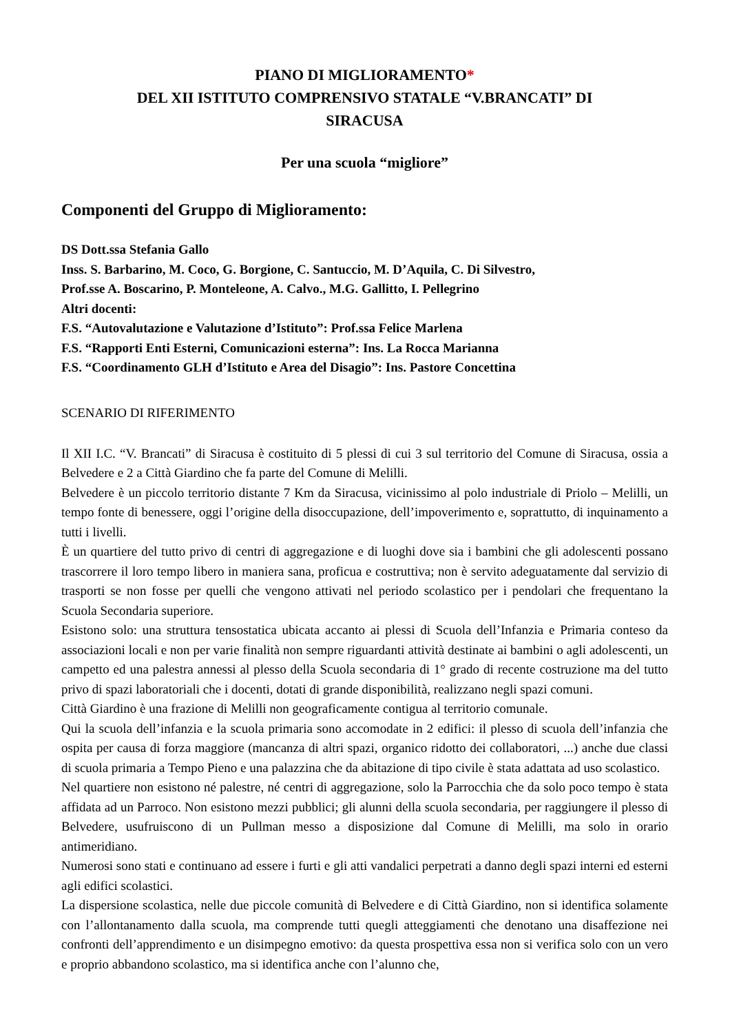PIANO DI MIGLIORAMENTO*
DEL XII ISTITUTO COMPRENSIVO STATALE “V.BRANCATI” DI
SIRACUSA
Per una scuola “migliore”
Componenti del Gruppo di Miglioramento:
DS Dott.ssa Stefania Gallo
Inss. S. Barbarino, M. Coco, G. Borgione, C. Santuccio, M. D’Aquila, C. Di Silvestro,
Prof.sse A. Boscarino, P. Monteleone, A. Calvo., M.G. Gallitto, I. Pellegrino
Altri docenti:
F.S. “Autovalutazione e Valutazione d’Istituto”: Prof.ssa Felice Marlena
F.S. “Rapporti Enti Esterni, Comunicazioni esterna”: Ins. La Rocca Marianna
F.S. “Coordinamento GLH d’Istituto e Area del Disagio”: Ins. Pastore Concettina
SCENARIO DI RIFERIMENTO
Il XII I.C. “V. Brancati” di Siracusa è costituito di 5 plessi di cui 3 sul territorio del Comune di Siracusa, ossia a Belvedere e 2 a Città Giardino che fa parte del Comune di Melilli.
Belvedere è un piccolo territorio distante 7 Km da Siracusa, vicinissimo al polo industriale di Priolo – Melilli, un tempo fonte di benessere, oggi l’origine della disoccupazione, dell’impoverimento e, soprattutto, di inquinamento a tutti i livelli.
È un quartiere del tutto privo di centri di aggregazione e di luoghi dove sia i bambini che gli adolescenti possano trascorrere il loro tempo libero in maniera sana, proficua e costruttiva; non è servito adeguatamente dal servizio di trasporti se non fosse per quelli che vengono attivati nel periodo scolastico per i pendolari che frequentano la Scuola Secondaria superiore.
Esistono solo: una struttura tensostatica ubicata accanto ai plessi di Scuola dell’Infanzia e Primaria conteso da associazioni locali e non per varie finalità non sempre riguardanti attività destinate ai bambini o agli adolescenti, un campetto ed una palestra annessi al plesso della Scuola secondaria di 1° grado di recente costruzione ma del tutto privo di spazi laboratoriali che i docenti, dotati di grande disponibilità, realizzano negli spazi comuni.
Città Giardino è una frazione di Melilli non geograficamente contigua al territorio comunale.
Qui la scuola dell’infanzia e la scuola primaria sono accomodate in 2 edifici: il plesso di scuola dell’infanzia che ospita per causa di forza maggiore (mancanza di altri spazi, organico ridotto dei collaboratori, ...) anche due classi di scuola primaria a Tempo Pieno e una palazzina che da abitazione di tipo civile è stata adattata ad uso scolastico.
Nel quartiere non esistono né palestre, né centri di aggregazione, solo la Parrocchia che da solo poco tempo è stata affidata ad un Parroco. Non esistono mezzi pubblici; gli alunni della scuola secondaria, per raggiungere il plesso di Belvedere, usufruiscono di un Pullman messo a disposizione dal Comune di Melilli, ma solo in orario antimeridiano.
Numerosi sono stati e continuano ad essere i furti e gli atti vandalici perpetrati a danno degli spazi interni ed esterni agli edifici scolastici.
La dispersione scolastica, nelle due piccole comunità di Belvedere e di Città Giardino, non si identifica solamente con l’allontanamento dalla scuola, ma comprende tutti quegli atteggiamenti che denotano una disaffezione nei confronti dell’apprendimento e un disimpegno emotivo: da questa prospettiva essa non si verifica solo con un vero e proprio abbandono scolastico, ma si identifica anche con l’alunno che,